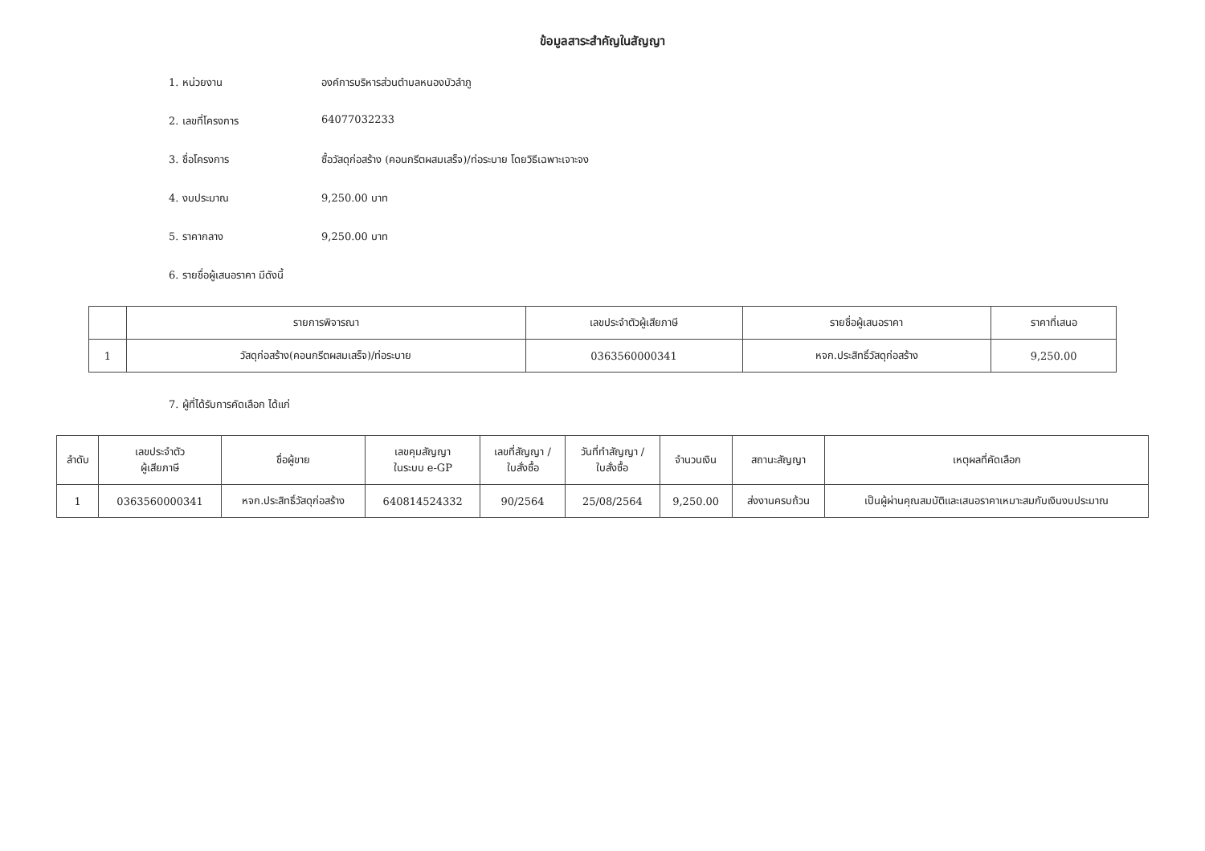ข้อมูลสาระสำคัญในสัญญา
1. หน่วยงาน องค์การบริหารส่วนตำบลหนองบัวลำภู
2. เลขที่โครงการ 64077032233
3. ชื่อโครงการ ซื้อวัสดุก่อสร้าง (คอนกรีตผสมเสร็จ)/ท่อระบาย โดยวิธีเฉพาะเจาะจง
4. งบประมาณ 9,250.00 บาท
5. ราคากลาง 9,250.00 บาท
6. รายชื่อผู้เสนอราคา มีดังนี้
| | รายการพิจารณา | เลขประจำตัวผู้เสียภาษี | รายชื่อผู้เสนอราคา | ราคาที่เสนอ |
| --- | --- | --- | --- | --- |
| 1 | วัสดุก่อสร้าง(คอนกรีตผสมเสร็จ)/ท่อระบาย | 0363560000341 | หจก.ประสิทธิ์วัสดุก่อสร้าง | 9,250.00 |
7. ผู้ที่ได้รับการคัดเลือก ได้แก่
| ลำดับ | เลขประจำตัว ผู้เสียภาษี | ชื่อผู้ขาย | เลขคุมสัญญา ในระบบ e-GP | เลขที่สัญญา / ใบสั่งซื้อ | วันที่ทำสัญญา / ใบสั่งซื้อ | จำนวนเงิน | สถานะสัญญา | เหตุผลที่คัดเลือก |
| --- | --- | --- | --- | --- | --- | --- | --- | --- |
| 1 | 0363560000341 | หจก.ประสิทธิ์วัสดุก่อสร้าง | 640814524332 | 90/2564 | 25/08/2564 | 9,250.00 | ส่งงานครบถ้วน | เป็นผู้ผ่านคุณสมบัติและเสนอราคาเหมาะสมกับเงินงบประมาณ |